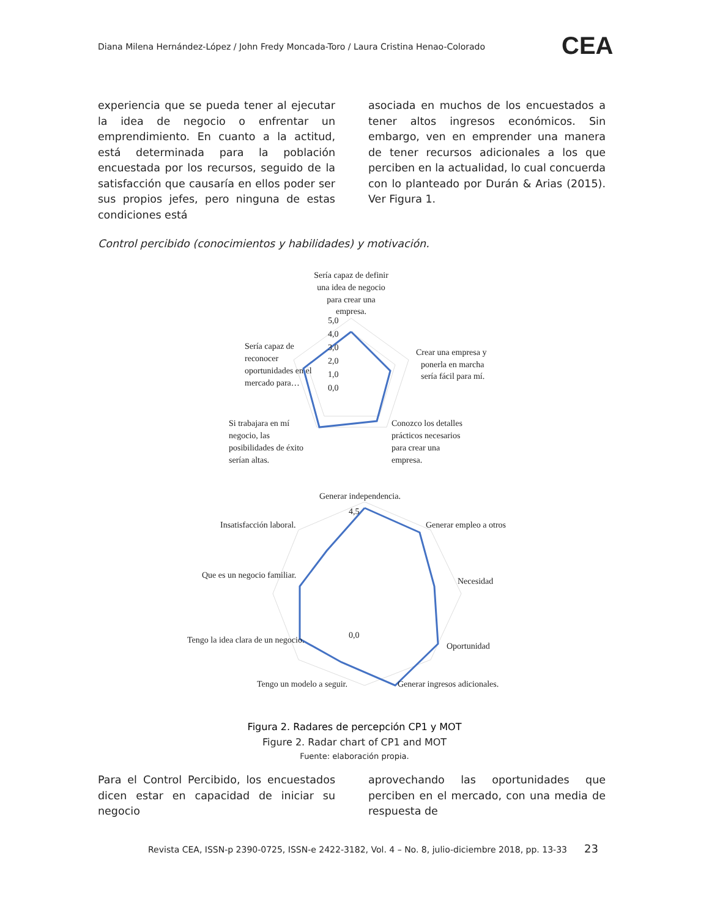Diana Milena Hernández-López / John Fredy Moncada-Toro / Laura Cristina Henao-Colorado
CEA
experiencia que se pueda tener al ejecutar la idea de negocio o enfrentar un emprendimiento. En cuanto a la actitud, está determinada para la población encuestada por los recursos, seguido de la satisfacción que causaría en ellos poder ser sus propios jefes, pero ninguna de estas condiciones está
asociada en muchos de los encuestados a tener altos ingresos económicos. Sin embargo, ven en emprender una manera de tener recursos adicionales a los que perciben en la actualidad, lo cual concuerda con lo planteado por Durán & Arias (2015). Ver Figura 1.
Control percibido (conocimientos y habilidades) y motivación.
Sería capaz de definir
una idea de negocio
para crear una
empresa.
5,0
4,0
3,0
2,0
1,0
0,0
Crear una empresa y
ponerla en marcha
sería fácil para mí.
Sería capaz de
reconocer
oportunidades en el
mercado para…
Conozco los detalles
prácticos necesarios
para crear una
empresa.
Si trabajara en mí
negocio, las
posibilidades de éxito
serían altas.
Generar independencia.
Generar empleo a otros
Insatisfacción laboral.
Necesidad
Que es un negocio familiar.
Oportunidad
Tengo la idea clara de un negocio.
Generar ingresos adicionales.
Tengo un modelo a seguir.
4,5
0,0
Figura 2. Radares de percepción CP1 y MOT
Figure 2. Radar chart of CP1 and MOT
Fuente: elaboración propia.
Para el Control Percibido, los encuestados dicen estar en capacidad de iniciar su negocio
aprovechando las oportunidades que perciben en el mercado, con una media de respuesta de
Revista CEA, ISSN-p 2390-0725, ISSN-e 2422-3182, Vol. 4 – No. 8, julio-diciembre 2018, pp. 13-33
23